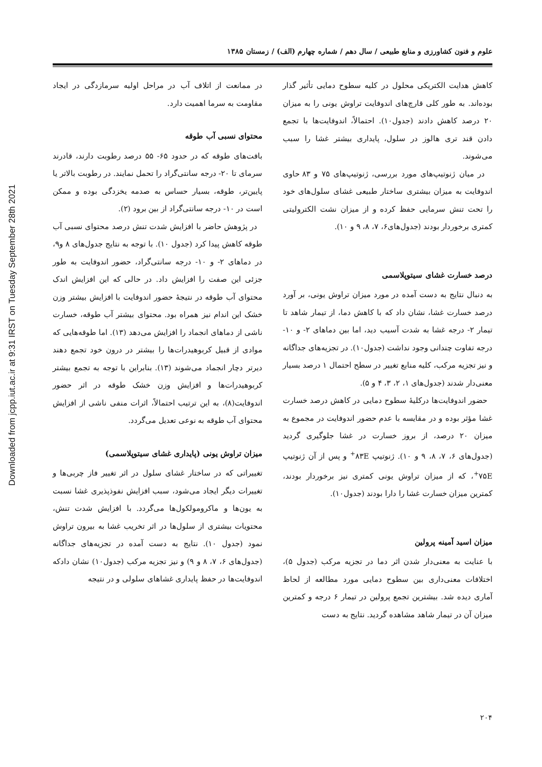Downloaded from jcpp.iut.ac.ir at 9:31 IRST on Tuesday September 28th 2021
علوم و فنون کشاورزی و منابع طبیعی / سال دهم / شماره چهارم (الف) / زمستان ۱۳۸۵
در ممانعت از اتلاف آب در مراحل اولیه سرمازدگی در ایجاد مقاومت به سرما اهمیت دارد.
محتوای نسبی آب طوقه
بافت‌های طوقه که در حدود ۶۵- ۵۵ درصد رطوبت دارند، قادرند سرمای تا ۲۰- درجه سانتی‌گراد را تحمل نمایند. در رطوبت بالاتر یا پایین‌تر، طوقه، بسیار حساس به صدمه یخزدگی بوده و ممکن است در ۱۰- درجه سانتی‌گراد از بین برود (۲).
در پژوهش حاضر با افزایش شدت تنش درصد محتوای نسبی آب طوقه کاهش پیدا کرد (جدول ۱۰). با توجه به نتایج جدول‌های ۸ و۹، در دماهای ۲- و ۱۰- درجه سانتی‌گراد، حضور اندوفایت به طور جزئی این صفت را افزایش داد. در حالی که این افزایش اندک محتوای آب طوقه در نتیجهٔ حضور اندوفایت با افزایش بیشتر وزن خشک این اندام نیز همراه بود. محتوای بیشتر آب طوقه، خسارت ناشی از دماهای انجماد را افزایش می‌دهد (۱۳). اما طوقه‌هایی که موادی از قبیل کربوهیدرات‌ها را بیشتر در درون خود تجمع دهند دیرتر دچار انجماد می‌شوند (۱۳). بنابراین با توجه به تجمع بیشتر کربوهیدرات‌ها و افزایش وزن خشک طوقه در اثر حضور اندوفایت(۸)، به این ترتیب احتمالاً، اثرات منفی ناشی از افزایش محتوای آب طوقه به نوعی تعدیل می‌گردد.
میزان تراوش یونی (پایداری غشای سیتوپلاسمی)
تغییراتی که در ساختار غشای سلول در اثر تغییر فاز چربی‌ها و تغییرات دیگر ایجاد می‌شود، سبب افزایش نفوذپذیری غشا نسبت به یون‌ها و ماکرومولکول‌ها می‌گردد. با افزایش شدت تنش، محتویات بیشتری از سلول‌ها در اثر تخریب غشا به بیرون تراوش نمود (جدول ۱۰). نتایج به دست آمده در تجزیه‌های جداگانه (جدول‌های ۶، ۷، ۸ و ۹) و نیز تجزیه مرکب (جدول۱۰) نشان دادکه اندوفایت‌ها در حفظ پایداری غشاهای سلولی و در نتیجه
کاهش هدایت الکتریکی محلول در کلیه سطوح دمایی تأثیر گذار بوده‌اند. به طور کلی قارچ‌های اندوفایت تراوش یونی را به میزان ۲۰ درصد کاهش دادند (جدول۱۰). احتمالاً، اندوفایت‌ها با تجمع دادن قند تری هالوز در سلول، پایداری بیشتر غشا را سبب می‌شوند.
در میان ژنوتیپ‌های مورد بررسی، ژنوتیپ‌های ۷۵ و ۸۳ حاوی اندوفایت به میزان بیشتری ساختار طبیعی غشای سلول‌های خود را تحت تنش سرمایی حفظ کرده و از میزان نشت الکترولیتی کمتری برخوردار بودند (جدول‌های۶، ۷، ۸، ۹ و ۱۰).
درصد خسارت غشای سیتوپلاسمی
به دنبال نتایج به دست آمده در مورد میزان تراوش یونی، بر آورد درصد خسارت غشا، نشان داد که با کاهش دما، از تیمار شاهد تا تیمار ۲- درجه غشا به شدت آسیب دید، اما بین دماهای ۲- و ۱۰- درجه تفاوت چندانی وجود نداشت (جدول۱۰). در تجزیه‌های جداگانه و نیز تجزیه مرکب، کلیه منابع تغییر در سطح احتمال ۱ درصد بسیار معنی‌دار شدند (جدول‌های ۱، ۲، ۳، ۴ و ۵).
حضور اندوفایت‌ها درکلیهٔ سطوح دمایی در کاهش درصد خسارت غشا مؤثر بوده و در مقایسه با عدم حضور اندوفایت در مجموع به میزان ۲۰ درصد، از بروز خسارت در غشا جلوگیری گردید (جدول‌های ۶، ۷، ۸، ۹ و ۱۰). ژنوتیپ ۸۳E<sup>+</sup> و پس از آن ژنوتیپ ۷۵E<sup>+</sup>، که از میزان تراوش یونی کمتری نیز برخوردار بودند، کمترین میزان خسارت غشا را دارا بودند (جدول۱۰).
میزان اسید آمینه پرولین
با عنایت به معنی‌دار شدن اثر دما در تجزیه مرکب (جدول ۵)، اختلافات معنی‌داری بین سطوح دمایی مورد مطالعه از لحاظ آماری دیده شد. بیشترین تجمع پرولین در تیمار ۶ درجه و کمترین میزان آن در تیمار شاهد مشاهده گردید. نتایج به دست
۲۰۴